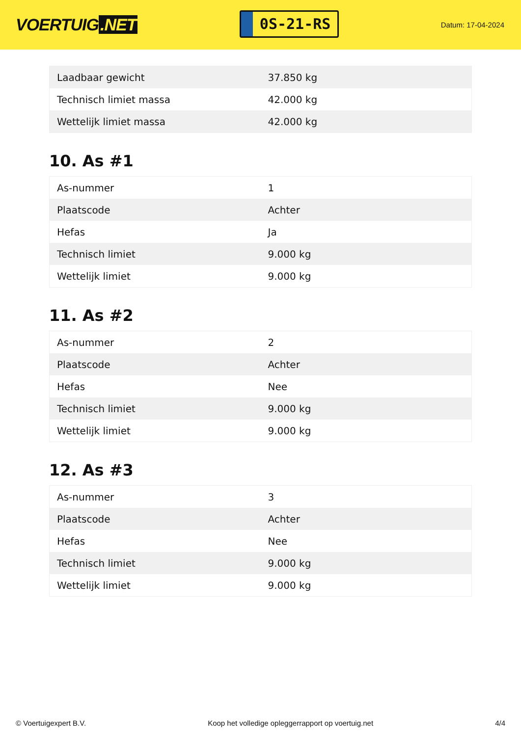VOERTUIG.NET
0S-21-RS
Datum: 17-04-2024
| Laadbaar gewicht | 37.850 kg |
| Technisch limiet massa | 42.000 kg |
| Wettelijk limiet massa | 42.000 kg |
10. As #1
| As-nummer | 1 |
| Plaatscode | Achter |
| Hefas | Ja |
| Technisch limiet | 9.000 kg |
| Wettelijk limiet | 9.000 kg |
11. As #2
| As-nummer | 2 |
| Plaatscode | Achter |
| Hefas | Nee |
| Technisch limiet | 9.000 kg |
| Wettelijk limiet | 9.000 kg |
12. As #3
| As-nummer | 3 |
| Plaatscode | Achter |
| Hefas | Nee |
| Technisch limiet | 9.000 kg |
| Wettelijk limiet | 9.000 kg |
© Voertuigexpert B.V. Koop het volledige opleggerrapport op voertuig.net 4/4